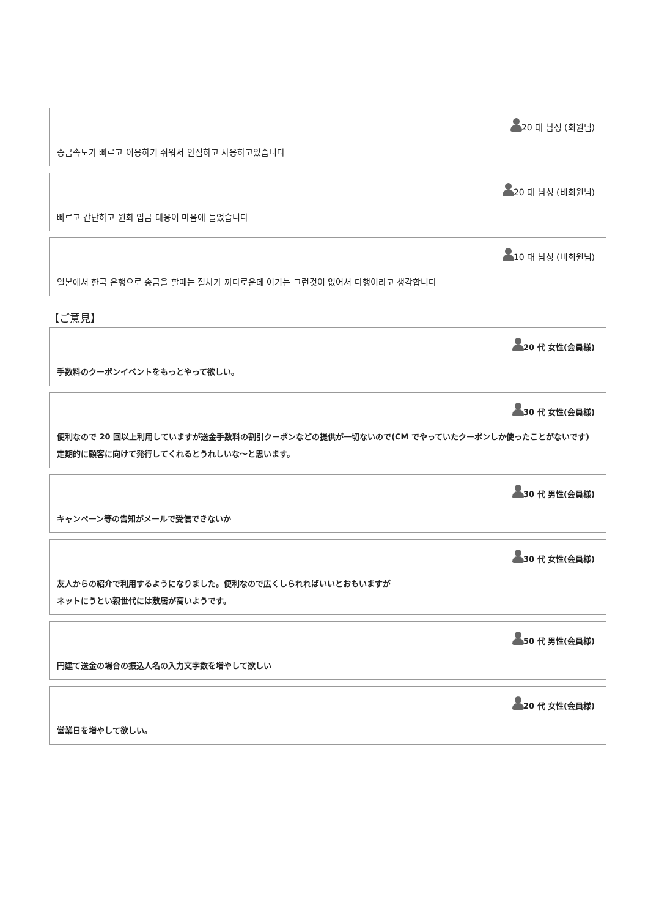20 대 남성 (회원님)
송금속도가 빠르고 이용하기 쉬워서 안심하고 사용하고있습니다
20 대 남성 (비회원님)
빠르고 간단하고 원화 입금 대응이 마음에 들었습니다
10 대 남성 (비회원님)
일본에서 한국 은행으로 송금을 할때는 절차가 까다로운데 여기는 그런것이 없어서 다행이라고 생각합니다
【ご意見】
20 代 女性(会員様)
手数料のクーポンイベントをもっとやって欲しい。
30 代 女性(会員様)
便利なので 20 回以上利用していますが送金手数料の割引クーポンなどの提供が一切ないので(CM でやっていたクーポンしか使ったことがないです)定期的に顧客に向けて発行してくれるとうれしいな～と思います。
30 代 男性(会員様)
キャンペーン等の告知がメールで受信できないか
30 代 女性(会員様)
友人からの紹介で利用するようになりました。便利なので広くしられればいいとおもいますが
ネットにうとい親世代には敷居が高いようです。
50 代 男性(会員様)
円建て送金の場合の振込人名の入力文字数を増やして欲しい
20 代 女性(会員様)
営業日を増やして欲しい。